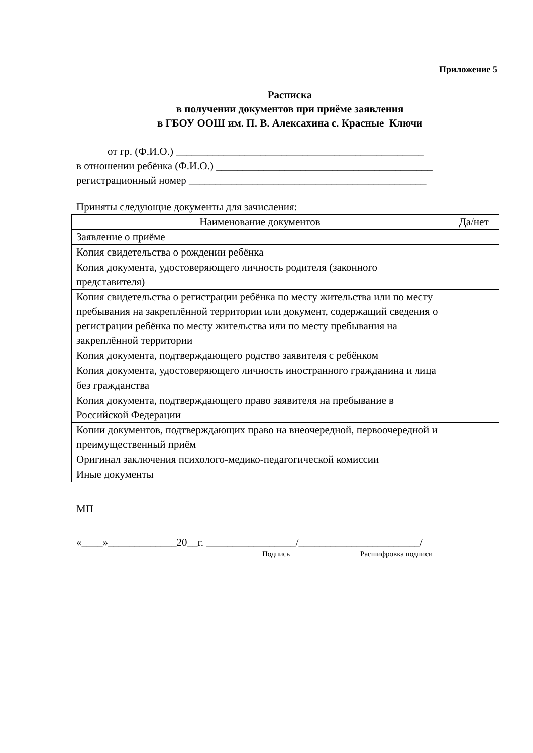Приложение 5
Расписка
в получении документов при приёме заявления
в ГБОУ ООШ им. П. В. Алексахина с. Красные Ключи
от гр. (Ф.И.О.) _______________________________________________
в отношении ребёнка (Ф.И.О.) _________________________________________
регистрационный номер _____________________________________________
Приняты следующие документы для зачисления:
| Наименование документов | Да/нет |
| --- | --- |
| Заявление о приёме | |
| Копия свидетельства о рождении ребёнка | |
| Копия документа, удостоверяющего личность родителя (законного представителя) | |
| Копия свидетельства о регистрации ребёнка по месту жительства или по месту пребывания на закреплённой территории или документ, содержащий сведения о регистрации ребёнка по месту жительства или по месту пребывания на закреплённой территории | |
| Копия документа, подтверждающего родство заявителя с ребёнком | |
| Копия документа, удостоверяющего личность иностранного гражданина и лица без гражданства | |
| Копия документа, подтверждающего право заявителя на пребывание в Российской Федерации | |
| Копии документов, подтверждающих право на внеочередной, первоочередной и преимущественный приём | |
| Оригинал заключения психолого-медико-педагогической комиссии | |
| Иные документы | |
МП
«____»_____________20__г. _________________/_______________________/
Подпись Расшифровка подписи